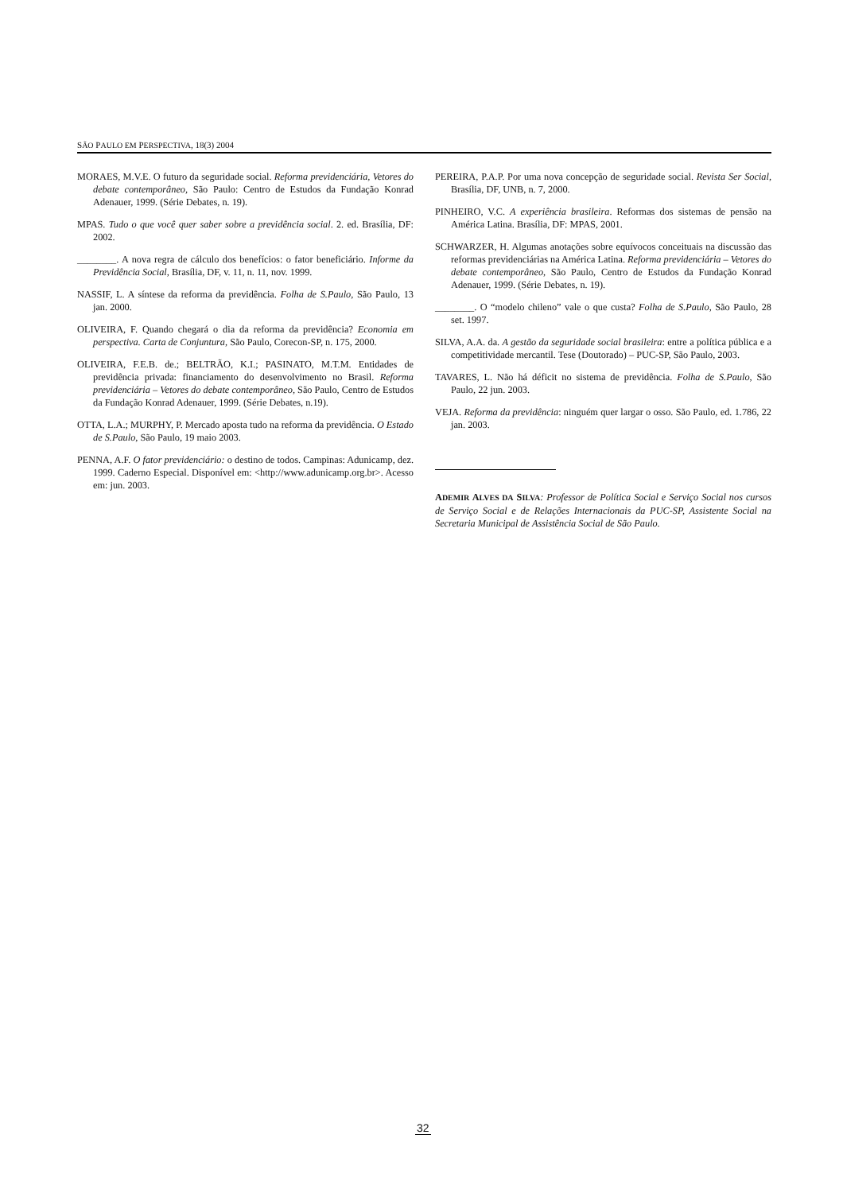SÃO PAULO EM PERSPECTIVA, 18(3) 2004
MORAES, M.V.E. O futuro da seguridade social. Reforma previdenciária, Vetores do debate contemporâneo, São Paulo: Centro de Estudos da Fundação Konrad Adenauer, 1999. (Série Debates, n. 19).
MPAS. Tudo o que você quer saber sobre a previdência social. 2. ed. Brasília, DF: 2002.
________. A nova regra de cálculo dos benefícios: o fator beneficiário. Informe da Previdência Social, Brasília, DF, v. 11, n. 11, nov. 1999.
NASSIF, L. A síntese da reforma da previdência. Folha de S.Paulo, São Paulo, 13 jan. 2000.
OLIVEIRA, F. Quando chegará o dia da reforma da previdência? Economia em perspectiva. Carta de Conjuntura, São Paulo, Corecon-SP, n. 175, 2000.
OLIVEIRA, F.E.B. de.; BELTRÃO, K.I.; PASINATO, M.T.M. Entidades de previdência privada: financiamento do desenvolvimento no Brasil. Reforma previdenciária – Vetores do debate contemporâneo, São Paulo, Centro de Estudos da Fundação Konrad Adenauer, 1999. (Série Debates, n.19).
OTTA, L.A.; MURPHY, P. Mercado aposta tudo na reforma da previdência. O Estado de S.Paulo, São Paulo, 19 maio 2003.
PENNA, A.F. O fator previdenciário: o destino de todos. Campinas: Adunicamp, dez. 1999. Caderno Especial. Disponível em: <http://www.adunicamp.org.br>. Acesso em: jun. 2003.
PEREIRA, P.A.P. Por uma nova concepção de seguridade social. Revista Ser Social, Brasília, DF, UNB, n. 7, 2000.
PINHEIRO, V.C. A experiência brasileira. Reformas dos sistemas de pensão na América Latina. Brasília, DF: MPAS, 2001.
SCHWARZER, H. Algumas anotações sobre equívocos conceituais na discussão das reformas previdenciárias na América Latina. Reforma previdenciária – Vetores do debate contemporâneo, São Paulo, Centro de Estudos da Fundação Konrad Adenauer, 1999. (Série Debates, n. 19).
________. O “modelo chileno” vale o que custa? Folha de S.Paulo, São Paulo, 28 set. 1997.
SILVA, A.A. da. A gestão da seguridade social brasileira: entre a política pública e a competitividade mercantil. Tese (Doutorado) – PUC-SP, São Paulo, 2003.
TAVARES, L. Não há déficit no sistema de previdência. Folha de S.Paulo, São Paulo, 22 jun. 2003.
VEJA. Reforma da previdência: ninguém quer largar o osso. São Paulo, ed. 1.786, 22 jan. 2003.
ADEMIR ALVES DA SILVA: Professor de Política Social e Serviço Social nos cursos de Serviço Social e de Relações Internacionais da PUC-SP, Assistente Social na Secretaria Municipal de Assistência Social de São Paulo.
32